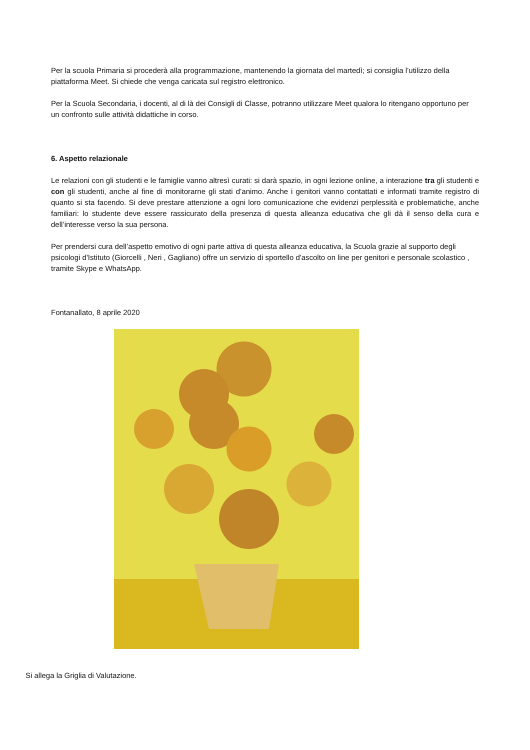Per la scuola Primaria si procederà alla programmazione, mantenendo la giornata del martedì; si consiglia l’utilizzo della piattaforma Meet. Si chiede che venga caricata sul registro elettronico.
Per la Scuola Secondaria, i docenti, al di là dei Consigli di Classe, potranno utilizzare Meet qualora lo ritengano opportuno per un confronto sulle attività didattiche in corso.
6. Aspetto relazionale
Le relazioni con gli studenti e le famiglie vanno altresì curati: si darà spazio, in ogni lezione online, a interazione tra gli studenti e con gli studenti, anche al fine di monitorarne gli stati d’animo. Anche i genitori vanno contattati e informati tramite registro di quanto si sta facendo. Si deve prestare attenzione a ogni loro comunicazione che evidenzi perplessità e problematiche, anche familiari: lo studente deve essere rassicurato della presenza di questa alleanza educativa che gli dà il senso della cura e dell’interesse verso la sua persona.
Per prendersi cura dell’aspetto emotivo di ogni parte attiva di questa alleanza educativa, la Scuola grazie al supporto degli psicologi d'Istituto (Giorcelli , Neri , Gagliano) offre un servizio di sportello d'ascolto on line per genitori e personale scolastico , tramite Skype e WhatsApp.
Fontanallato, 8 aprile 2020
Si allega la Griglia di Valutazione.